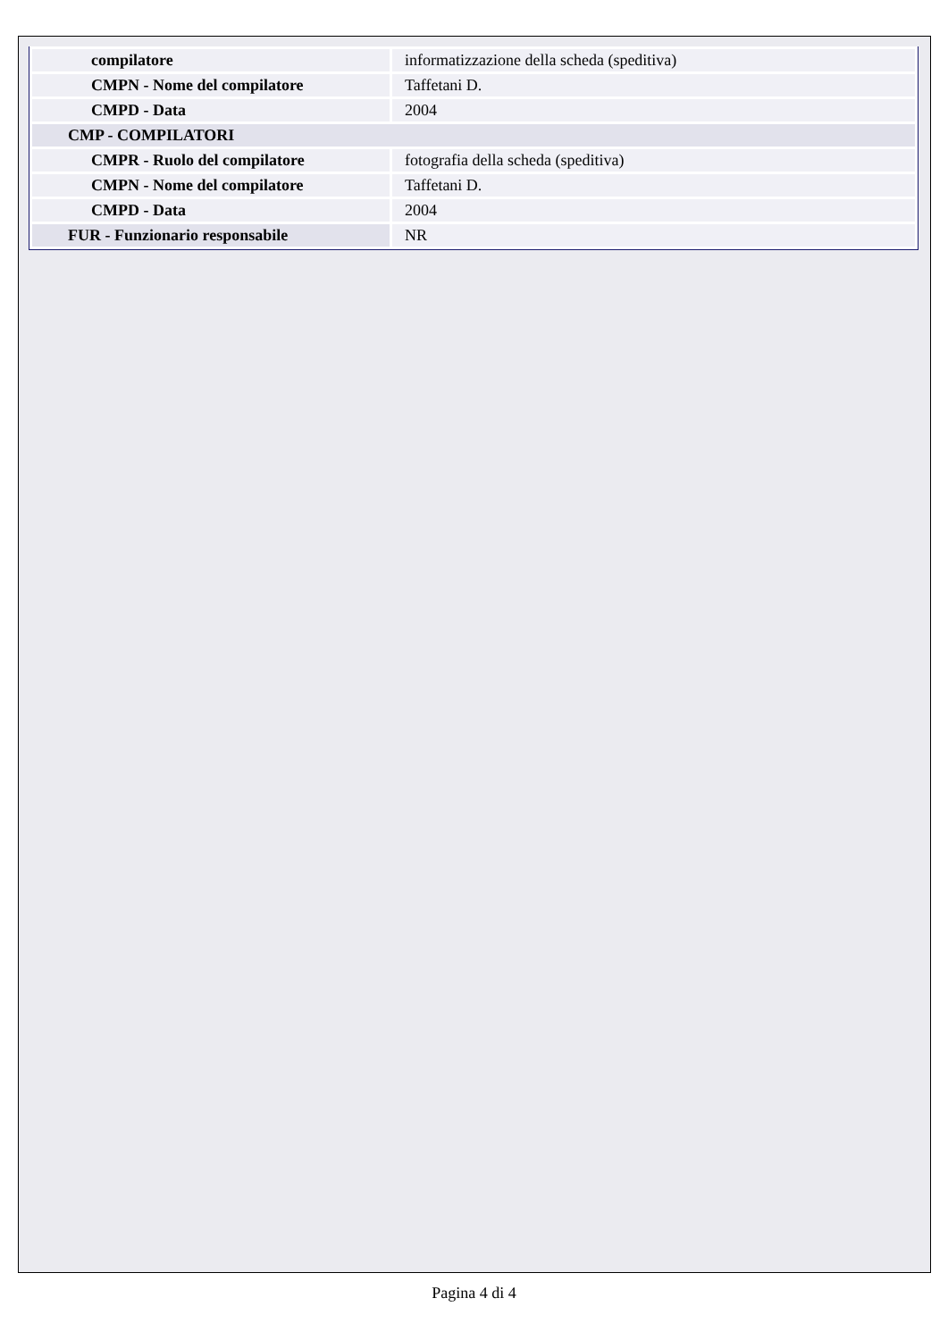| compilatore | informatizzazione della scheda (speditiva) |
| CMPN - Nome del compilatore | Taffetani D. |
| CMPD - Data | 2004 |
| CMP - COMPILATORI | |
| CMPR - Ruolo del compilatore | fotografia della scheda (speditiva) |
| CMPN - Nome del compilatore | Taffetani D. |
| CMPD - Data | 2004 |
| FUR - Funzionario responsabile | NR |
Pagina 4 di 4